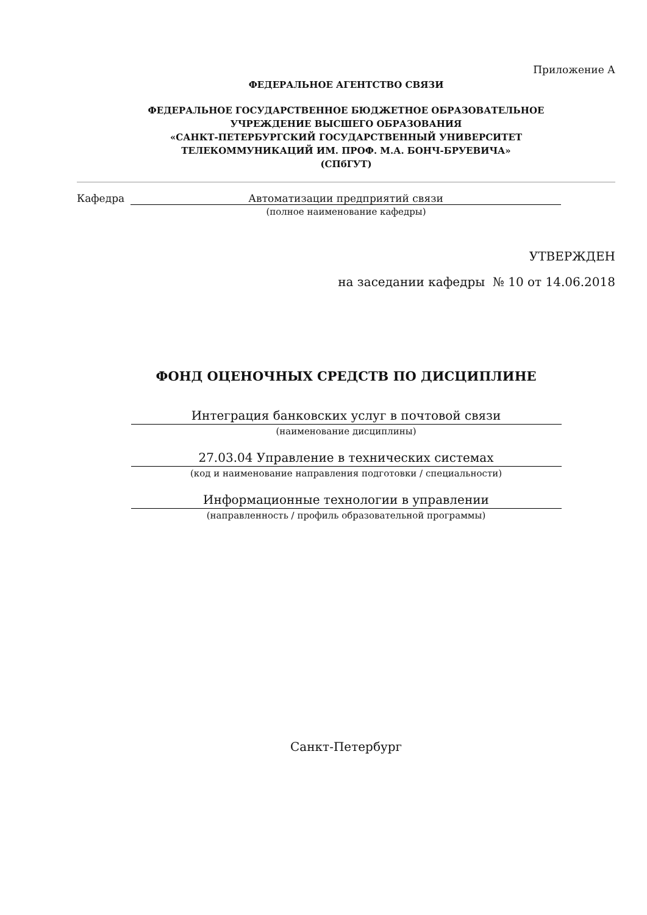Приложение А
ФЕДЕРАЛЬНОЕ АГЕНТСТВО СВЯЗИ
ФЕДЕРАЛЬНОЕ ГОСУДАРСТВЕННОЕ БЮДЖЕТНОЕ ОБРАЗОВАТЕЛЬНОЕ
УЧРЕЖДЕНИЕ ВЫСШЕГО ОБРАЗОВАНИЯ
«САНКТ-ПЕТЕРБУРГСКИЙ ГОСУДАРСТВЕННЫЙ УНИВЕРСИТЕТ
ТЕЛЕКОММУНИКАЦИЙ ИМ. ПРОФ. М.А. БОНЧ-БРУЕВИЧА»
(СПбГУТ)
Кафедра Автоматизации предприятий связи
(полное наименование кафедры)
УТВЕРЖДЕН
на заседании кафедры № 10 от 14.06.2018
ФОНД ОЦЕНОЧНЫХ СРЕДСТВ ПО ДИСЦИПЛИНЕ
Интеграция банковских услуг в почтовой связи
(наименование дисциплины)
27.03.04 Управление в технических системах
(код и наименование направления подготовки / специальности)
Информационные технологии в управлении
(направленность / профиль образовательной программы)
Санкт-Петербург